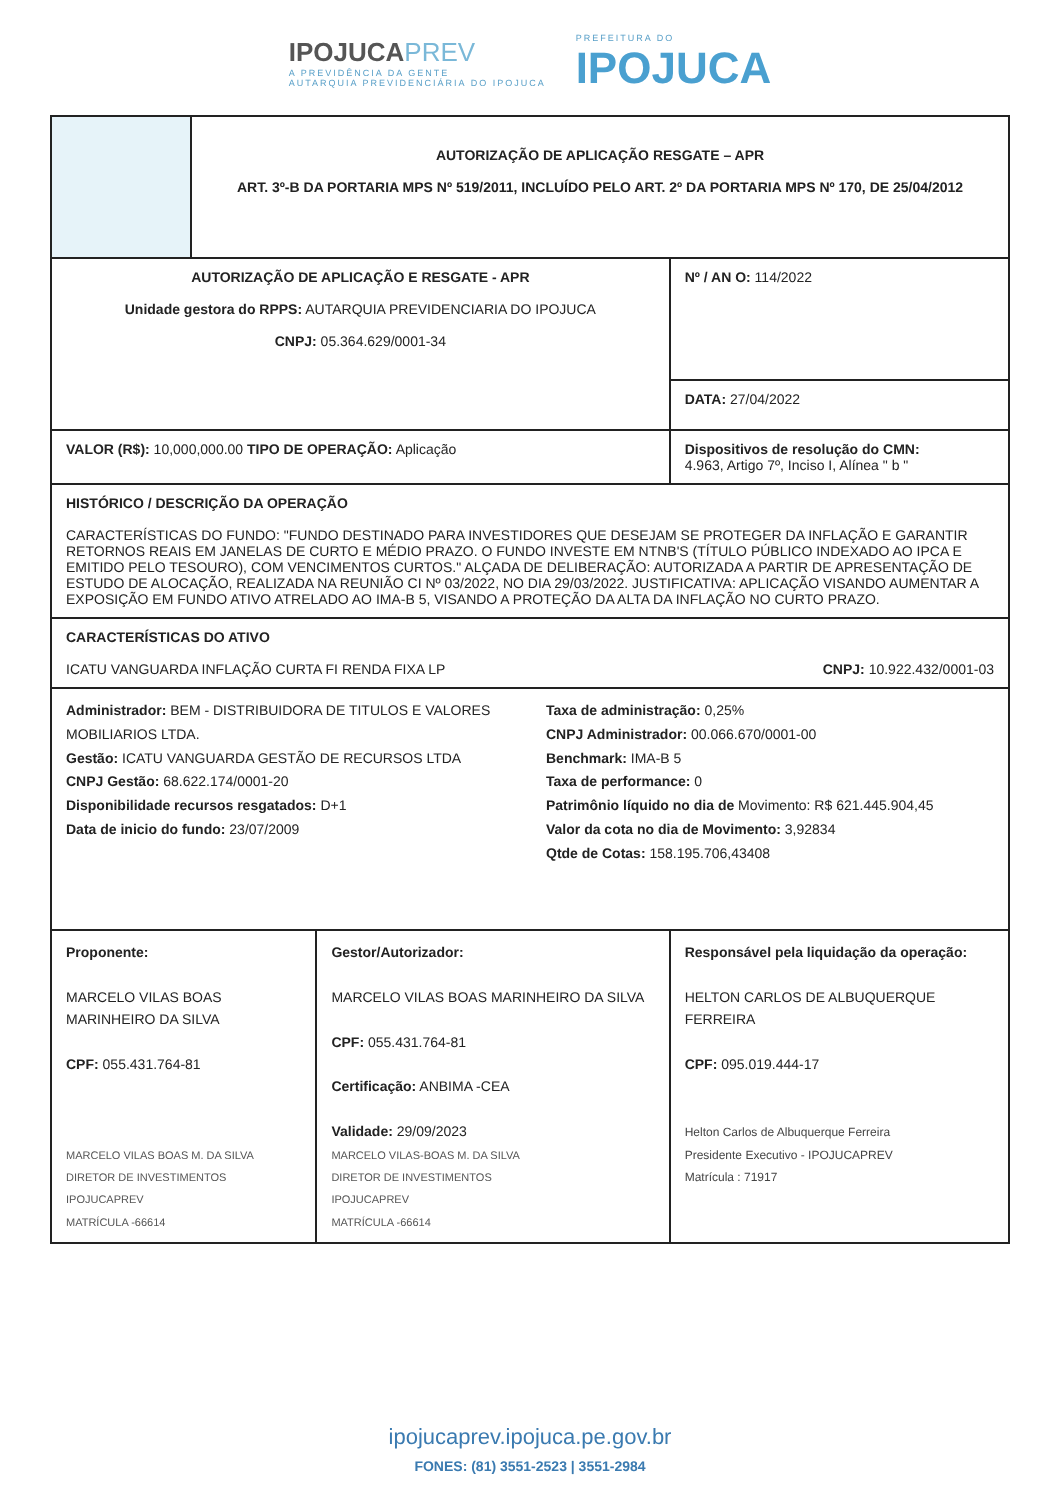IPOJUCAPREV
A PREVIDÊNCIA DA GENTE
AUTARQUIA PREVIDENCIÁRIA DO IPOJUCA
PREFEITURA DO
IPOJUCA
| | AUTORIZAÇÃO DE APLICAÇÃO RESGATE – APR ART. 3º-B DA PORTARIA MPS Nº 519/2011, INCLUÍDO PELO ART. 2º DA PORTARIA MPS Nº 170, DE 25/04/2012 | | |
| AUTORIZAÇÃO DE APLICAÇÃO E RESGATE - APR Unidade gestora do RPPS: AUTARQUIA PREVIDENCIARIA DO IPOJUCA CNPJ: 05.364.629/0001-34 | | | Nº / AN O: 114/2022 |
| | | | DATA: 27/04/2022 |
| VALOR (R$): 10,000,000.00 TIPO DE OPERAÇÃO: Aplicação | | | Dispositivos de resolução do CMN: 4.963, Artigo 7º, Inciso I, Alínea " b " |
| HISTÓRICO / DESCRIÇÃO DA OPERAÇÃO CARACTERÍSTICAS DO FUNDO: "FUNDO DESTINADO PARA INVESTIDORES QUE DESEJAM SE PROTEGER DA INFLAÇÃO E GARANTIR RETORNOS REAIS EM JANELAS DE CURTO E MÉDIO PRAZO. O FUNDO INVESTE EM NTNB'S (TÍTULO PÚBLICO INDEXADO AO IPCA E EMITIDO PELO TESOURO), COM VENCIMENTOS CURTOS." ALÇADA DE DELIBERAÇÃO: AUTORIZADA A PARTIR DE APRESENTAÇÃO DE ESTUDO DE ALOCAÇÃO, REALIZADA NA REUNIÃO CI Nº 03/2022, NO DIA 29/03/2022. JUSTIFICATIVA: APLICAÇÃO VISANDO AUMENTAR A EXPOSIÇÃO EM FUNDO ATIVO ATRELADO AO IMA-B 5, VISANDO A PROTEÇÃO DA ALTA DA INFLAÇÃO NO CURTO PRAZO. | | | |
| CARACTERÍSTICAS DO ATIVO ICATU VANGUARDA INFLAÇÃO CURTA FI RENDA FIXA LP CNPJ: 10.922.432/0001-03 | | | |
| Administrador: BEM - DISTRIBUIDORA DE TITULOS E VALORES MOBILIARIOS LTDA. Gestão: ICATU VANGUARDA GESTÃO DE RECURSOS LTDA CNPJ Gestão: 68.622.174/0001-20 Disponibilidade recursos resgatados: D+1 Data de inicio do fundo: 23/07/2009 Taxa de administração: 0,25% CNPJ Administrador: 00.066.670/0001-00 Benchmark: IMA-B 5 Taxa de performance: 0 Patrimônio líquido no dia de Movimento: R$ 621.445.904,45 Valor da cota no dia de Movimento: 3,92834 Qtde de Cotas: 158.195.706,43408 | | | |
| Proponente: MARCELO VILAS BOAS MARINHEIRO DA SILVA CPF: 055.431.764-81 MARCELO VILAS BOAS M. DA SILVA DIRETOR DE INVESTIMENTOS IPOJUCAPREV MATRÍCULA -66614 | | Gestor/Autorizador: MARCELO VILAS BOAS MARINHEIRO DA SILVA CPF: 055.431.764-81 Certificação: ANBIMA -CEA Validade: 29/09/2023 MARCELO VILAS-BOAS M. DA SILVA DIRETOR DE INVESTIMENTOS IPOJUCAPREV MATRÍCULA -66614 | Responsável pela liquidação da operação: HELTON CARLOS DE ALBUQUERQUE FERREIRA CPF: 095.019.444-17 Helton Carlos de Albuquerque Ferreira Presidente Executivo - IPOJUCAPREV Matrícula : 71917 |
ipojucaprev.ipojuca.pe.gov.br
FONES: (81) 3551-2523 | 3551-2984